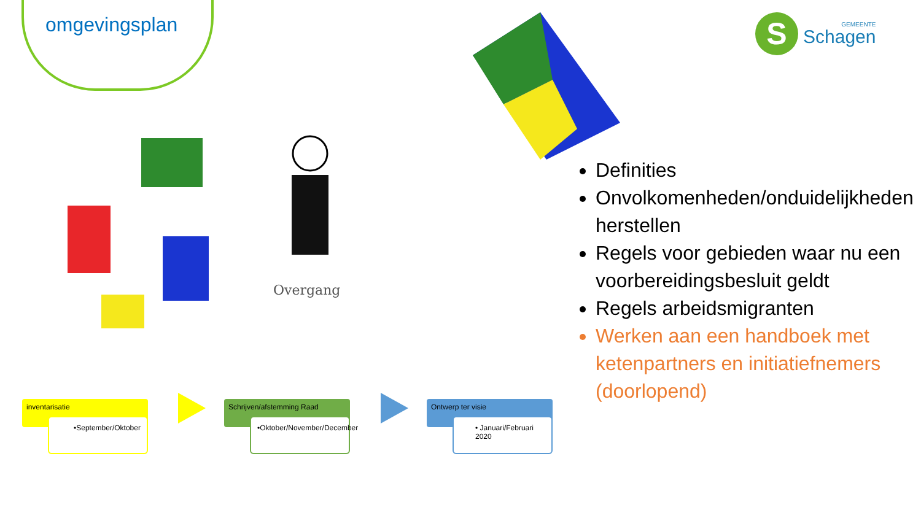omgevingsplan
Overgang
S
GEMEENTE
Schagen
Definities
Onvolkomenheden/onduidelijkheden herstellen
Regels voor gebieden waar nu een voorbereidingsbesluit geldt
Regels arbeidsmigranten
Werken aan een handboek met ketenpartners en initiatiefnemers (doorlopend)
inventarisatie
•September/Oktober
Schrijven/afstemming Raad
•Oktober/November/December
Ontwerp ter visie
• Januari/Februari 2020